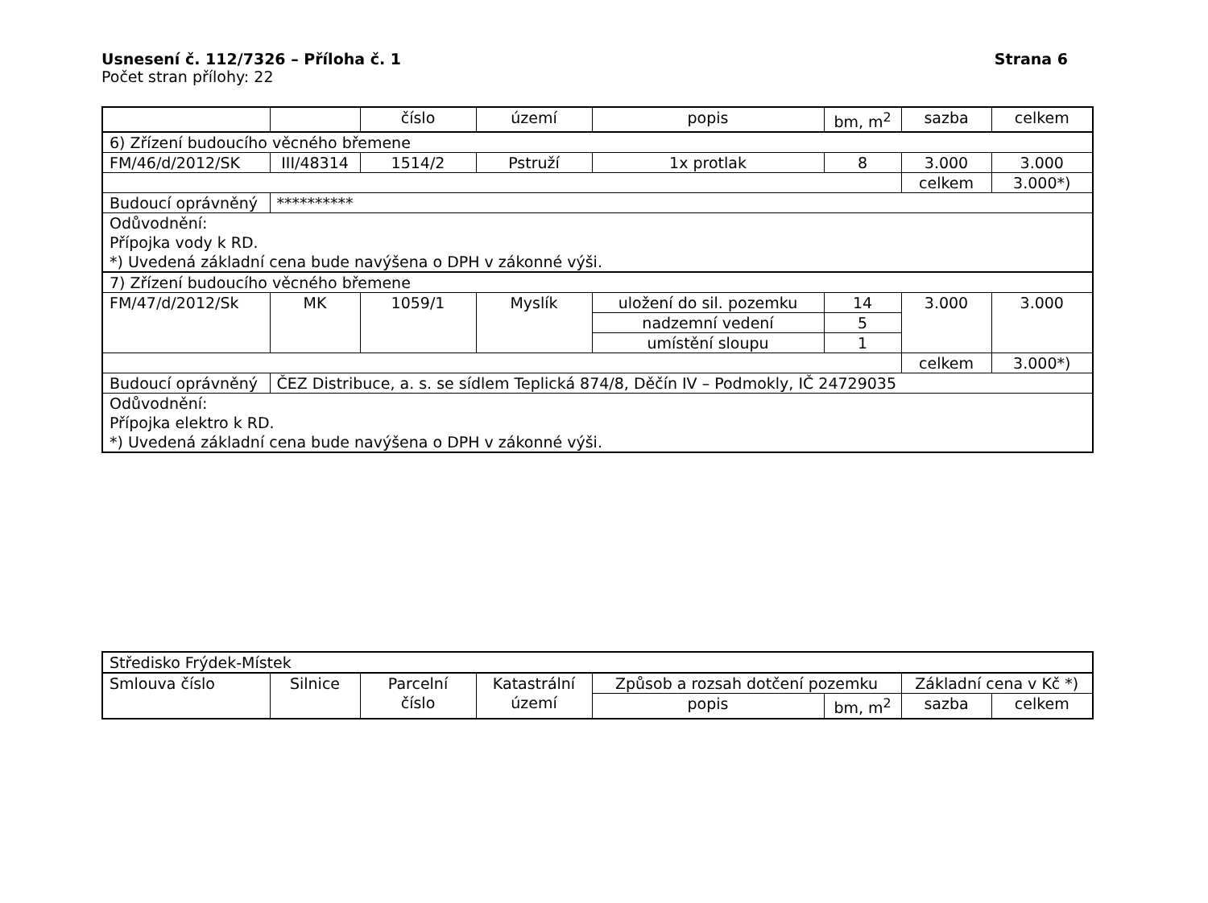Usnesení č. 112/7326 – Příloha č. 1 Strana 6
Počet stran přílohy: 22
| | | číslo | území | popis | bm, m<sup>2</sup> | sazba | celkem |
| 6) Zřízení budoucího věcného břemene | | | | | | | |
| FM/46/d/2012/SK | III/48314 | 1514/2 | Pstruží | 1x protlak | 8 | 3.000 | 3.000 |
| | | | | | | celkem | 3.000*) |
| Budoucí oprávněný | ********** | | | | | | |
| Odůvodnění: Přípojka vody k RD. *) Uvedená základní cena bude navýšena o DPH v zákonné výši. | | | | | | | |
| 7) Zřízení budoucího věcného břemene | | | | | | | |
| FM/47/d/2012/Sk | MK | 1059/1 | Myslík | uložení do sil. pozemku | 14 | 3.000 | 3.000 |
| | | | | nadzemní vedení | 5 | | |
| | | | | umístění sloupu | 1 | | |
| | | | | | | celkem | 3.000*) |
| Budoucí oprávněný | ČEZ Distribuce, a. s. se sídlem Teplická 874/8, Děčín IV – Podmokly, IČ 24729035 | | | | | | |
| Odůvodnění: Přípojka elektro k RD. *) Uvedená základní cena bude navýšena o DPH v zákonné výši. | | | | | | | |
| Středisko Frýdek-Místek | | | | | | | |
| Smlouva číslo | Silnice | Parcelní číslo | Katastrální území | Způsob a rozsah dotčení pozemku | | Základní cena v Kč *) | |
| | | | | popis | bm, m<sup>2</sup> | sazba | celkem |